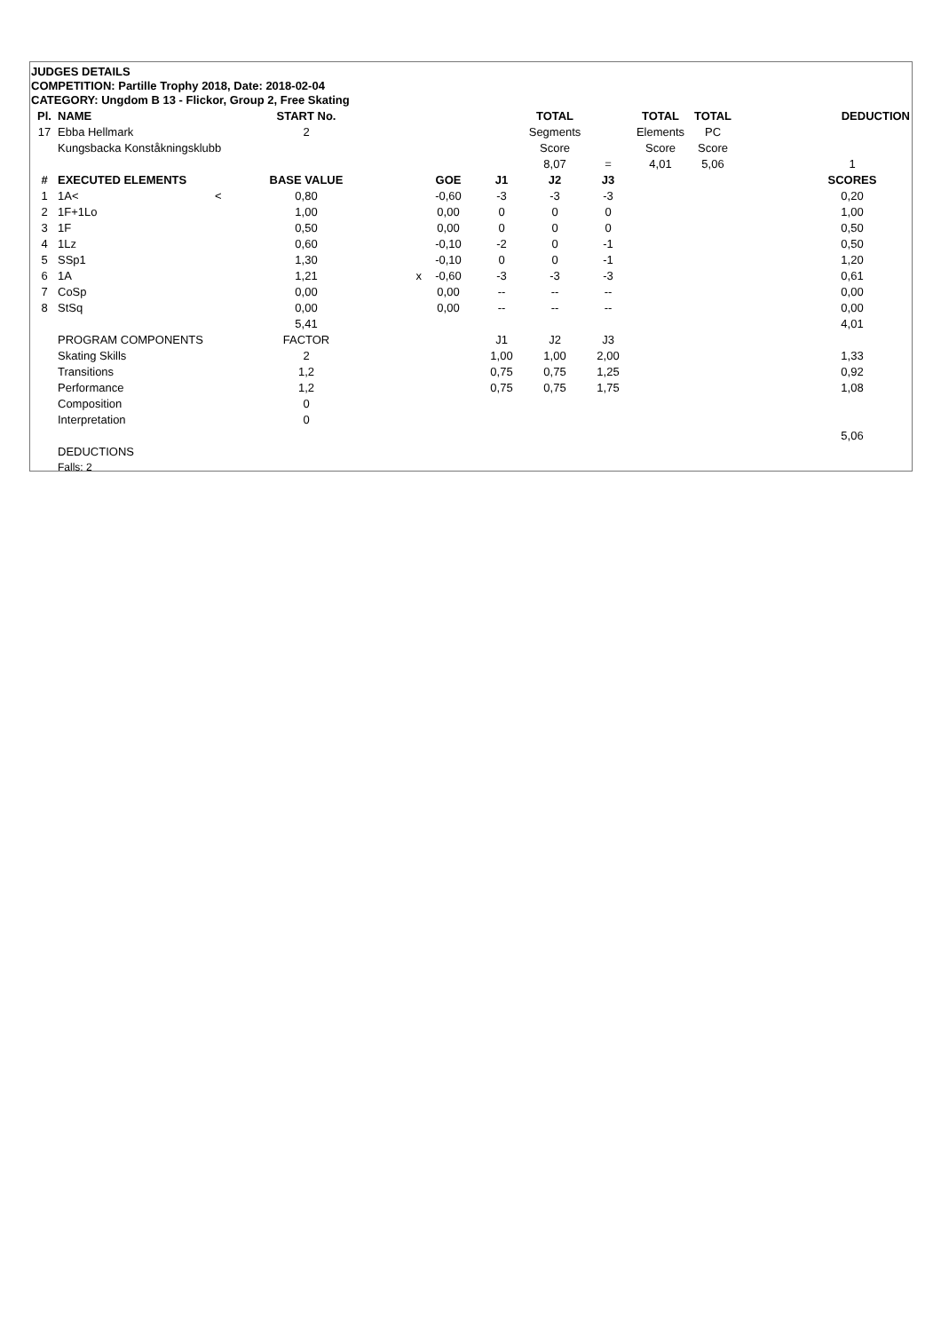JUDGES DETAILS
COMPETITION: Partille Trophy 2018, Date: 2018-02-04
CATEGORY: Ungdom B 13 - Flickor, Group 2, Free Skating
| Pl. | NAME | START No. | | | | TOTAL | | TOTAL | TOTAL | | DEDUCTION |
| --- | --- | --- | --- | --- | --- | --- | --- | --- | --- | --- | --- |
| 17 | Ebba Hellmark | 2 | | | | Segments | | Elements | PC | | |
| | Kungsbacka Konståkningsklubb | | | | | Score | | Score | Score | | |
| | | | | | | 8,07 | = | 4,01 | 5,06 | | 1 |
| # | EXECUTED ELEMENTS | BASE VALUE | | GOE | J1 | J2 | J3 | | | | SCORES |
| 1 | 1A< < | 0,80 | | -0,60 | -3 | -3 | -3 | | | | 0,20 |
| 2 | 1F+1Lo | 1,00 | | 0,00 | 0 | 0 | 0 | | | | 1,00 |
| 3 | 1F | 0,50 | | 0,00 | 0 | 0 | 0 | | | | 0,50 |
| 4 | 1Lz | 0,60 | | -0,10 | -2 | 0 | -1 | | | | 0,50 |
| 5 | SSp1 | 1,30 | | -0,10 | 0 | 0 | -1 | | | | 1,20 |
| 6 | 1A | 1,21 | x | -0,60 | -3 | -3 | -3 | | | | 0,61 |
| 7 | CoSp | 0,00 | | 0,00 | -- | -- | -- | | | | 0,00 |
| 8 | StSq | 0,00 | | 0,00 | -- | -- | -- | | | | 0,00 |
| | | 5,41 | | | | | | | | | 4,01 |
| | PROGRAM COMPONENTS | FACTOR | | | J1 | J2 | J3 | | | | |
| | Skating Skills | 2 | | | 1,00 | 1,00 | 2,00 | | | | 1,33 |
| | Transitions | 1,2 | | | 0,75 | 0,75 | 1,25 | | | | 0,92 |
| | Performance | 1,2 | | | 0,75 | 0,75 | 1,75 | | | | 1,08 |
| | Composition | 0 | | | | | | | | | |
| | Interpretation | 0 | | | | | | | | | |
| | | | | | | | | | | | 5,06 |
| | DEDUCTIONS | | | | | | | | | | |
| | Falls: 2 | | | | | | | | | | |